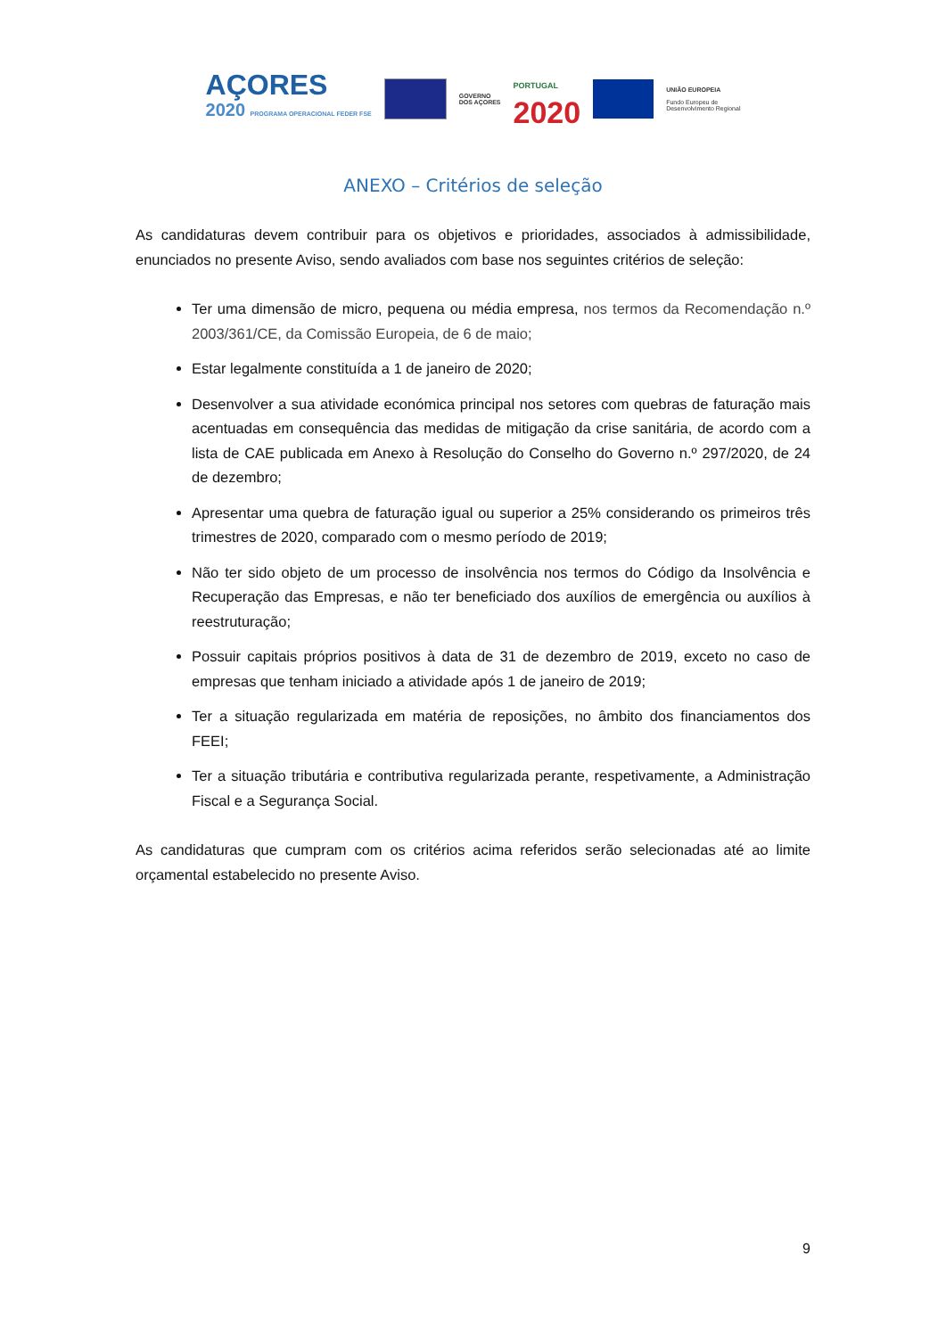AÇORES
2020 PROGRAMA OPERACIONAL FEDER FSE
GOVERNO
DOS AÇORES
PORTUGAL
2020
UNIÃO EUROPEIA
Fundo Europeu de
Desenvolvimento Regional
ANEXO – Critérios de seleção
As candidaturas devem contribuir para os objetivos e prioridades, associados à admissibilidade, enunciados no presente Aviso, sendo avaliados com base nos seguintes critérios de seleção:
Ter uma dimensão de micro, pequena ou média empresa, nos termos da Recomendação n.º 2003/361/CE, da Comissão Europeia, de 6 de maio;
Estar legalmente constituída a 1 de janeiro de 2020;
Desenvolver a sua atividade económica principal nos setores com quebras de faturação mais acentuadas em consequência das medidas de mitigação da crise sanitária, de acordo com a lista de CAE publicada em Anexo à Resolução do Conselho do Governo n.º 297/2020, de 24 de dezembro;
Apresentar uma quebra de faturação igual ou superior a 25% considerando os primeiros três trimestres de 2020, comparado com o mesmo período de 2019;
Não ter sido objeto de um processo de insolvência nos termos do Código da Insolvência e Recuperação das Empresas, e não ter beneficiado dos auxílios de emergência ou auxílios à reestruturação;
Possuir capitais próprios positivos à data de 31 de dezembro de 2019, exceto no caso de empresas que tenham iniciado a atividade após 1 de janeiro de 2019;
Ter a situação regularizada em matéria de reposições, no âmbito dos financiamentos dos FEEI;
Ter a situação tributária e contributiva regularizada perante, respetivamente, a Administração Fiscal e a Segurança Social.
As candidaturas que cumpram com os critérios acima referidos serão selecionadas até ao limite orçamental estabelecido no presente Aviso.
9